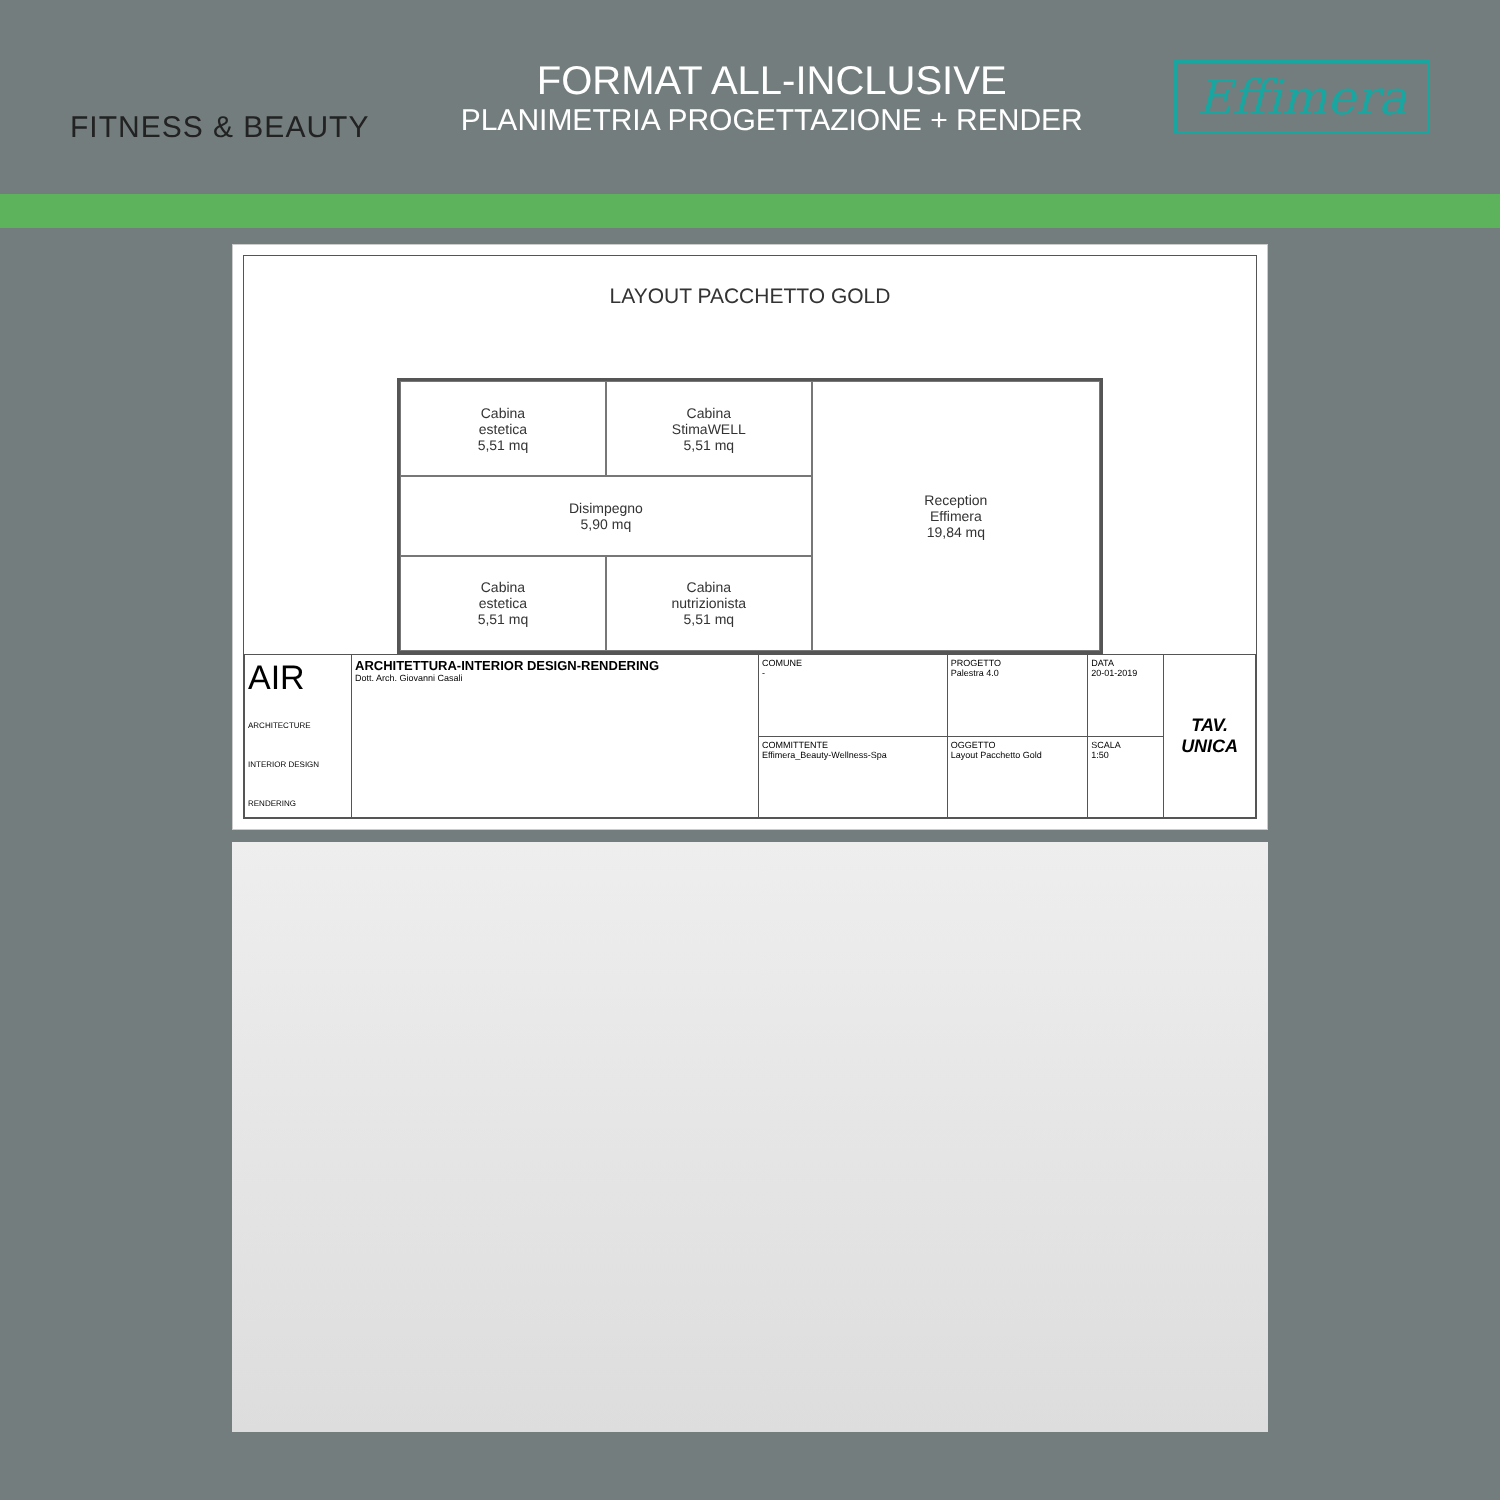FITNESS & BEAUTY
FORMAT ALL-INCLUSIVE
PLANIMETRIA PROGETTAZIONE + RENDER
Effimera
LAYOUT PACCHETTO GOLD
Cabina
estetica
5,51 mq
Cabina
StimaWELL
5,51 mq
Reception
Effimera
19,84 mq
Disimpegno
5,90 mq
Cabina
estetica
5,51 mq
Cabina
nutrizionista
5,51 mq
| AIR ARCHITECTURE INTERIOR DESIGN RENDERING | ARCHITETTURA-INTERIOR DESIGN-RENDERING Dott. Arch. Giovanni Casali | COMUNE - | PROGETTO Palestra 4.0 | DATA 20-01-2019 | TAV. UNICA |
| | | COMMITTENTE Effimera_Beauty-Wellness-Spa | OGGETTO Layout Pacchetto Gold | SCALA 1:50 | |